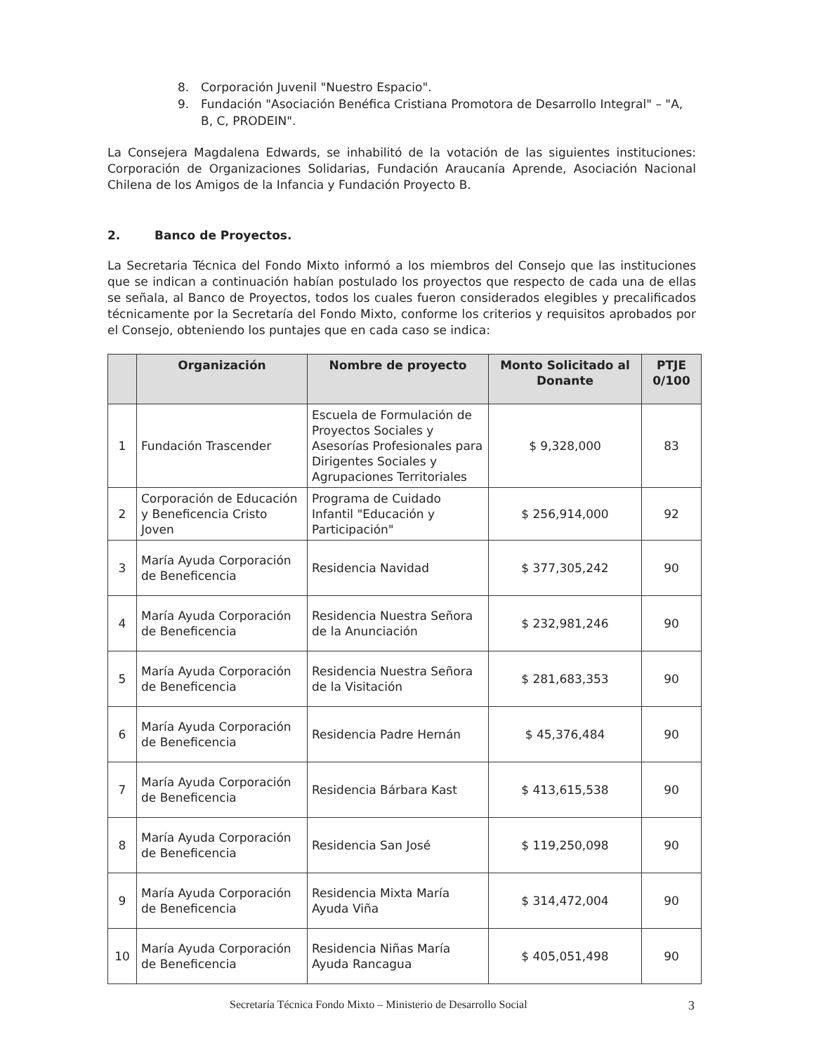8. Corporación Juvenil "Nuestro Espacio".
9. Fundación "Asociación Benéfica Cristiana Promotora de Desarrollo Integral" – "A, B, C, PRODEIN".
La Consejera Magdalena Edwards, se inhabilitó de la votación de las siguientes instituciones: Corporación de Organizaciones Solidarias, Fundación Araucanía Aprende, Asociación Nacional Chilena de los Amigos de la Infancia y Fundación Proyecto B.
2. Banco de Proyectos.
La Secretaria Técnica del Fondo Mixto informó a los miembros del Consejo que las instituciones que se indican a continuación habían postulado los proyectos que respecto de cada una de ellas se señala, al Banco de Proyectos, todos los cuales fueron considerados elegibles y precalificados técnicamente por la Secretaría del Fondo Mixto, conforme los criterios y requisitos aprobados por el Consejo, obteniendo los puntajes que en cada caso se indica:
| | Organización | Nombre de proyecto | Monto Solicitado al Donante | PTJE 0/100 |
| --- | --- | --- | --- | --- |
| 1 | Fundación Trascender | Escuela de Formulación de Proyectos Sociales y Asesorías Profesionales para Dirigentes Sociales y Agrupaciones Territoriales | $ 9,328,000 | 83 |
| 2 | Corporación de Educación y Beneficencia Cristo Joven | Programa de Cuidado Infantil "Educación y Participación" | $ 256,914,000 | 92 |
| 3 | María Ayuda Corporación de Beneficencia | Residencia Navidad | $ 377,305,242 | 90 |
| 4 | María Ayuda Corporación de Beneficencia | Residencia Nuestra Señora de la Anunciación | $ 232,981,246 | 90 |
| 5 | María Ayuda Corporación de Beneficencia | Residencia Nuestra Señora de la Visitación | $ 281,683,353 | 90 |
| 6 | María Ayuda Corporación de Beneficencia | Residencia Padre Hernán | $ 45,376,484 | 90 |
| 7 | María Ayuda Corporación de Beneficencia | Residencia Bárbara Kast | $ 413,615,538 | 90 |
| 8 | María Ayuda Corporación de Beneficencia | Residencia San José | $ 119,250,098 | 90 |
| 9 | María Ayuda Corporación de Beneficencia | Residencia Mixta María Ayuda Viña | $ 314,472,004 | 90 |
| 10 | María Ayuda Corporación de Beneficencia | Residencia Niñas María Ayuda Rancagua | $ 405,051,498 | 90 |
Secretaría Técnica Fondo Mixto – Ministerio de Desarrollo Social 3